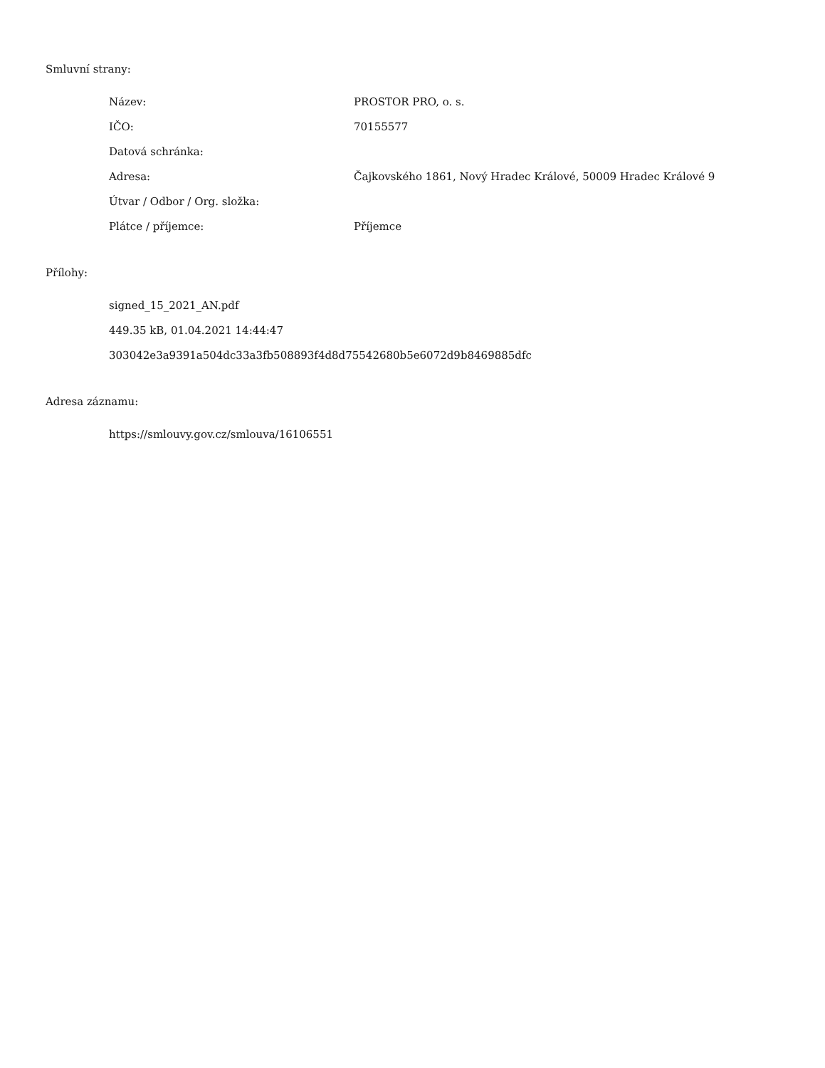Smluvní strany:
| Název: | PROSTOR PRO, o. s. |
| IČO: | 70155577 |
| Datová schránka: | |
| Adresa: | Čajkovského 1861, Nový Hradec Králové, 50009 Hradec Králové 9 |
| Útvar / Odbor / Org. složka: | |
| Plátce / příjemce: | Příjemce |
Přílohy:
signed_15_2021_AN.pdf
449.35 kB, 01.04.2021 14:44:47
303042e3a9391a504dc33a3fb508893f4d8d75542680b5e6072d9b8469885dfc
Adresa záznamu:
https://smlouvy.gov.cz/smlouva/16106551